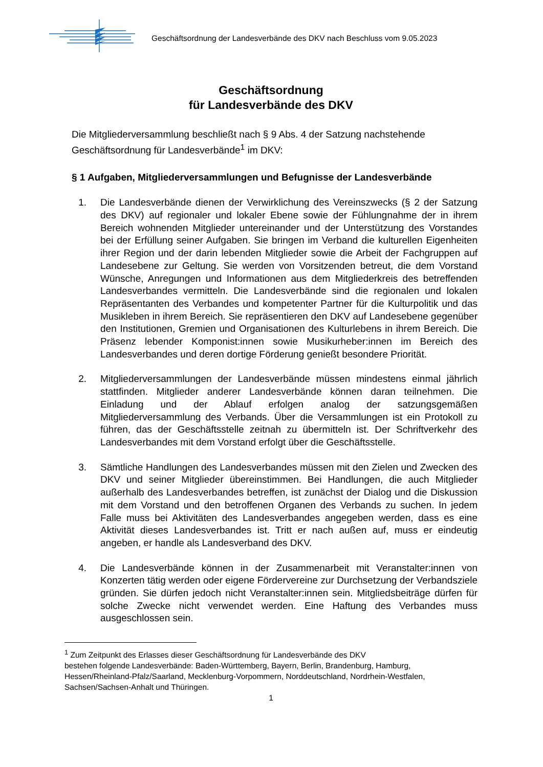Geschäftsordnung der Landesverbände des DKV nach Beschluss vom 9.05.2023
Geschäftsordnung
für Landesverbände des DKV
Die Mitgliederversammlung beschließt nach § 9 Abs. 4 der Satzung nachstehende Geschäftsordnung für Landesverbände<sup>1</sup> im DKV:
§ 1 Aufgaben, Mitgliederversammlungen und Befugnisse der Landesverbände
1. Die Landesverbände dienen der Verwirklichung des Vereinszwecks (§ 2 der Satzung des DKV) auf regionaler und lokaler Ebene sowie der Fühlungnahme der in ihrem Bereich wohnenden Mitglieder untereinander und der Unterstützung des Vorstandes bei der Erfüllung seiner Aufgaben. Sie bringen im Verband die kulturellen Eigenheiten ihrer Region und der darin lebenden Mitglieder sowie die Arbeit der Fachgruppen auf Landesebene zur Geltung. Sie werden von Vorsitzenden betreut, die dem Vorstand Wünsche, Anregungen und Informationen aus dem Mitgliederkreis des betreffenden Landesverbandes vermitteln. Die Landesverbände sind die regionalen und lokalen Repräsentanten des Verbandes und kompetenter Partner für die Kulturpolitik und das Musikleben in ihrem Bereich. Sie repräsentieren den DKV auf Landesebene gegenüber den Institutionen, Gremien und Organisationen des Kulturlebens in ihrem Bereich. Die Präsenz lebender Komponist:innen sowie Musikurheber:innen im Bereich des Landesverbandes und deren dortige Förderung genießt besondere Priorität.
2. Mitgliederversammlungen der Landesverbände müssen mindestens einmal jährlich stattfinden. Mitglieder anderer Landesverbände können daran teilnehmen. Die Einladung und der Ablauf erfolgen analog der satzungsgemäßen Mitgliederversammlung des Verbands. Über die Versammlungen ist ein Protokoll zu führen, das der Geschäftsstelle zeitnah zu übermitteln ist. Der Schriftverkehr des Landesverbandes mit dem Vorstand erfolgt über die Geschäftsstelle.
3. Sämtliche Handlungen des Landesverbandes müssen mit den Zielen und Zwecken des DKV und seiner Mitglieder übereinstimmen. Bei Handlungen, die auch Mitglieder außerhalb des Landesverbandes betreffen, ist zunächst der Dialog und die Diskussion mit dem Vorstand und den betroffenen Organen des Verbands zu suchen. In jedem Falle muss bei Aktivitäten des Landesverbandes angegeben werden, dass es eine Aktivität dieses Landesverbandes ist. Tritt er nach außen auf, muss er eindeutig angeben, er handle als Landesverband des DKV.
4. Die Landesverbände können in der Zusammenarbeit mit Veranstalter:innen von Konzerten tätig werden oder eigene Fördervereine zur Durchsetzung der Verbandsziele gründen. Sie dürfen jedoch nicht Veranstalter:innen sein. Mitgliedsbeiträge dürfen für solche Zwecke nicht verwendet werden. Eine Haftung des Verbandes muss ausgeschlossen sein.
<sup>1</sup> Zum Zeitpunkt des Erlasses dieser Geschäftsordnung für Landesverbände des DKV
bestehen folgende Landesverbände: Baden-Württemberg, Bayern, Berlin, Brandenburg, Hamburg, Hessen/Rheinland-Pfalz/Saarland, Mecklenburg-Vorpommern, Norddeutschland, Nordrhein-Westfalen, Sachsen/Sachsen-Anhalt und Thüringen.
1